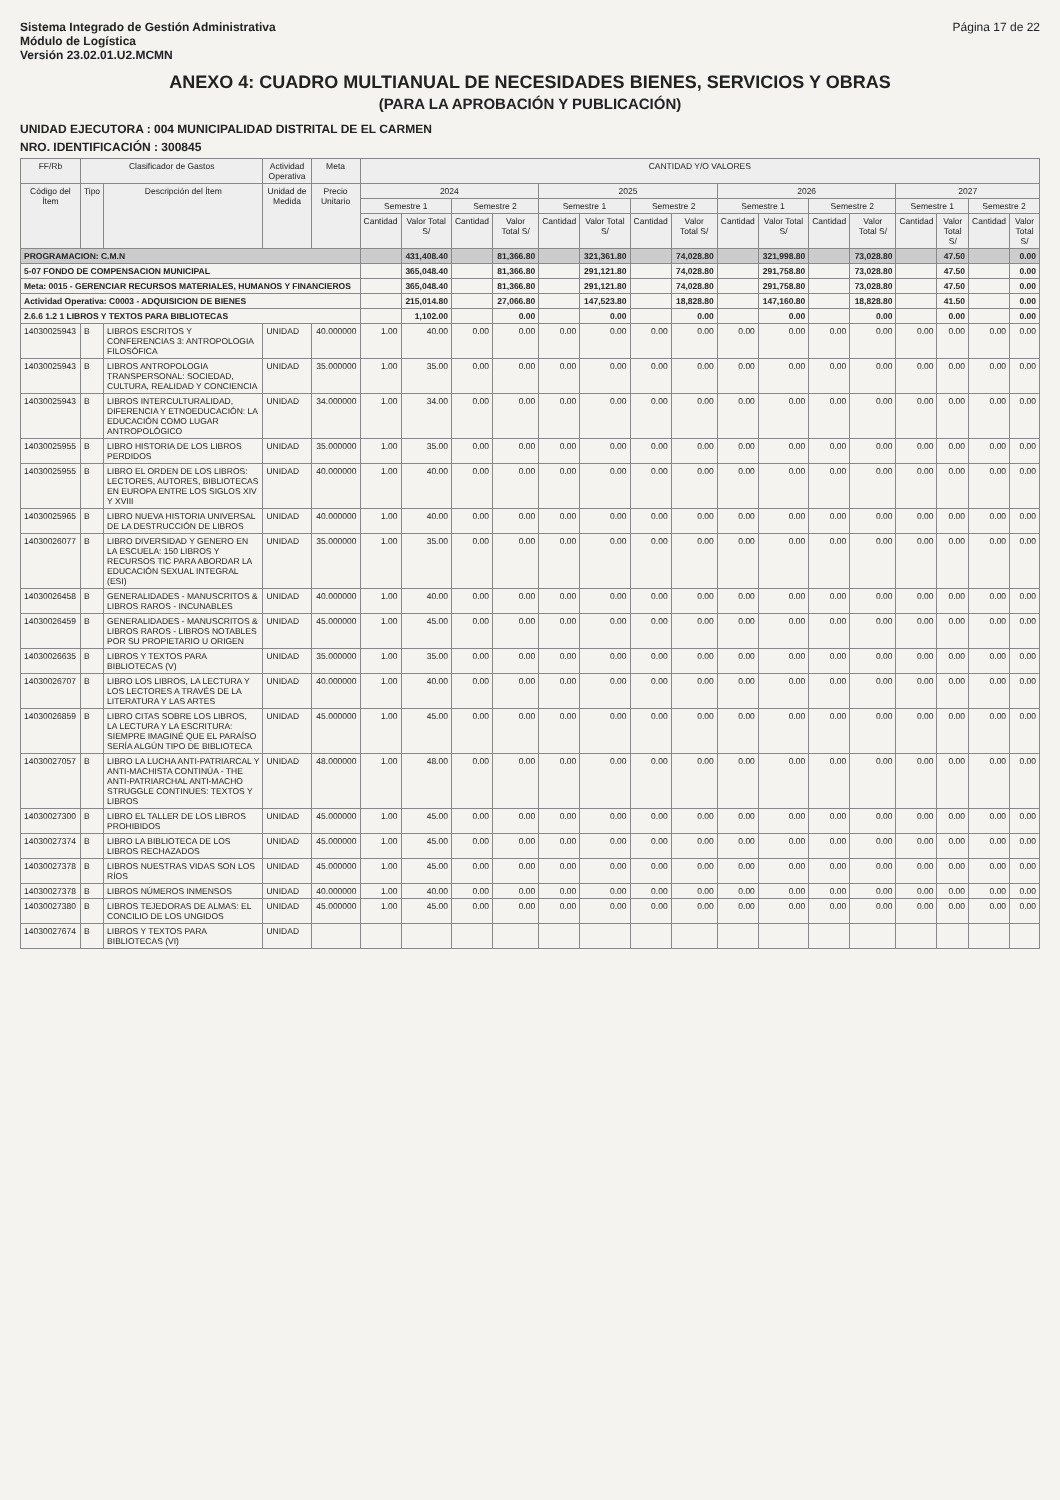Sistema Integrado de Gestión Administrativa
Módulo de Logística
Versión 23.02.01.U2.MCMN
Página 17 de 22
ANEXO 4: CUADRO MULTIANUAL DE NECESIDADES BIENES, SERVICIOS Y OBRAS
(PARA LA APROBACIÓN Y PUBLICACIÓN)
UNIDAD EJECUTORA : 004 MUNICIPALIDAD DISTRITAL DE EL CARMEN
NRO. IDENTIFICACIÓN : 300845
| FF/Rb | Clasificador de Gastos | | Actividad Operativa | Meta | CANTIDAD Y/O VALORES | | | | | | | | | | | | | | | |
| --- | --- | --- | --- | --- | --- | --- | --- | --- | --- | --- | --- | --- | --- | --- | --- | --- | --- | --- | --- | --- |
| Código del Ítem | Tipo | Descripción del Ítem | Unidad de Medida | Precio Unitario | 2024 | | | | 2025 | | | | 2026 | | | | 2027 | | | |
| | | | | | Semestre 1 | | Semestre 2 | | Semestre 1 | | Semestre 2 | | Semestre 1 | | Semestre 2 | | Semestre 1 | | Semestre 2 | |
| | | | | | Cantidad | Valor Total S/ | Cantidad | Valor Total S/ | Cantidad | Valor Total S/ | Cantidad | Valor Total S/ | Cantidad | Valor Total S/ | Cantidad | Valor Total S/ | Cantidad | Valor Total S/ | Cantidad | Valor Total S/ |
| PROGRAMACION: C.M.N | | | | | | 431,408.40 | | 81,366.80 | | 321,361.80 | | 74,028.80 | | 321,998.80 | | 73,028.80 | | 47.50 | | 0.00 |
| 5-07 FONDO DE COMPENSACION MUNICIPAL | | | | | | 365,048.40 | | 81,366.80 | | 291,121.80 | | 74,028.80 | | 291,758.80 | | 73,028.80 | | 47.50 | | 0.00 |
| Meta: 0015 - GERENCIAR RECURSOS MATERIALES, HUMANOS Y FINANCIEROS | | | | | | 365,048.40 | | 81,366.80 | | 291,121.80 | | 74,028.80 | | 291,758.80 | | 73,028.80 | | 47.50 | | 0.00 |
| Actividad Operativa: C0003 - ADQUISICION DE BIENES | | | | | | 215,014.80 | | 27,066.80 | | 147,523.80 | | 18,828.80 | | 147,160.80 | | 18,828.80 | | 41.50 | | 0.00 |
| 2.6.6 1.2 1 LIBROS Y TEXTOS PARA BIBLIOTECAS | | | | | | 1,102.00 | | 0.00 | | 0.00 | | 0.00 | | 0.00 | | 0.00 | | 0.00 | | 0.00 |
| 14030025943 | B | LIBROS ESCRITOS Y CONFERENCIAS 3: ANTROPOLOGIA FILOSÓFICA | UNIDAD | 40.000000 | 1.00 | 40.00 | 0.00 | 0.00 | 0.00 | 0.00 | 0.00 | 0.00 | 0.00 | 0.00 | 0.00 | 0.00 | 0.00 | 0.00 | 0.00 | 0.00 |
| 14030025943 | B | LIBROS ANTROPOLOGIA TRANSPERSONAL: SOCIEDAD, CULTURA, REALIDAD Y CONCIENCIA | UNIDAD | 35.000000 | 1.00 | 35.00 | 0.00 | 0.00 | 0.00 | 0.00 | 0.00 | 0.00 | 0.00 | 0.00 | 0.00 | 0.00 | 0.00 | 0.00 | 0.00 | 0.00 |
| 14030025943 | B | LIBROS INTERCULTURALIDAD, DIFERENCIA Y ETNOEDUCACIÓN: LA EDUCACIÓN COMO LUGAR ANTROPOLÓGICO | UNIDAD | 34.000000 | 1.00 | 34.00 | 0.00 | 0.00 | 0.00 | 0.00 | 0.00 | 0.00 | 0.00 | 0.00 | 0.00 | 0.00 | 0.00 | 0.00 | 0.00 | 0.00 |
| 14030025955 | B | LIBRO HISTORIA DE LOS LIBROS PERDIDOS | UNIDAD | 35.000000 | 1.00 | 35.00 | 0.00 | 0.00 | 0.00 | 0.00 | 0.00 | 0.00 | 0.00 | 0.00 | 0.00 | 0.00 | 0.00 | 0.00 | 0.00 | 0.00 |
| 14030025955 | B | LIBRO EL ORDEN DE LOS LIBROS: LECTORES, AUTORES, BIBLIOTECAS EN EUROPA ENTRE LOS SIGLOS XIV Y XVIII | UNIDAD | 40.000000 | 1.00 | 40.00 | 0.00 | 0.00 | 0.00 | 0.00 | 0.00 | 0.00 | 0.00 | 0.00 | 0.00 | 0.00 | 0.00 | 0.00 | 0.00 | 0.00 |
| 14030025965 | B | LIBRO NUEVA HISTORIA UNIVERSAL DE LA DESTRUCCIÓN DE LIBROS | UNIDAD | 40.000000 | 1.00 | 40.00 | 0.00 | 0.00 | 0.00 | 0.00 | 0.00 | 0.00 | 0.00 | 0.00 | 0.00 | 0.00 | 0.00 | 0.00 | 0.00 | 0.00 |
| 14030026077 | B | LIBRO DIVERSIDAD Y GENERO EN LA ESCUELA: 150 LIBROS Y RECURSOS TIC PARA ABORDAR LA EDUCACIÓN SEXUAL INTEGRAL (ESI) | UNIDAD | 35.000000 | 1.00 | 35.00 | 0.00 | 0.00 | 0.00 | 0.00 | 0.00 | 0.00 | 0.00 | 0.00 | 0.00 | 0.00 | 0.00 | 0.00 | 0.00 | 0.00 |
| 14030026458 | B | GENERALIDADES - MANUSCRITOS & LIBROS RAROS - INCUNABLES | UNIDAD | 40.000000 | 1.00 | 40.00 | 0.00 | 0.00 | 0.00 | 0.00 | 0.00 | 0.00 | 0.00 | 0.00 | 0.00 | 0.00 | 0.00 | 0.00 | 0.00 | 0.00 |
| 14030026459 | B | GENERALIDADES - MANUSCRITOS & LIBROS RAROS - LIBROS NOTABLES POR SU PROPIETARIO U ORIGEN | UNIDAD | 45.000000 | 1.00 | 45.00 | 0.00 | 0.00 | 0.00 | 0.00 | 0.00 | 0.00 | 0.00 | 0.00 | 0.00 | 0.00 | 0.00 | 0.00 | 0.00 | 0.00 |
| 14030026635 | B | LIBROS Y TEXTOS PARA BIBLIOTECAS (V) | UNIDAD | 35.000000 | 1.00 | 35.00 | 0.00 | 0.00 | 0.00 | 0.00 | 0.00 | 0.00 | 0.00 | 0.00 | 0.00 | 0.00 | 0.00 | 0.00 | 0.00 | 0.00 |
| 14030026707 | B | LIBRO LOS LIBROS, LA LECTURA Y LOS LECTORES A TRAVÉS DE LA LITERATURA Y LAS ARTES | UNIDAD | 40.000000 | 1.00 | 40.00 | 0.00 | 0.00 | 0.00 | 0.00 | 0.00 | 0.00 | 0.00 | 0.00 | 0.00 | 0.00 | 0.00 | 0.00 | 0.00 | 0.00 |
| 14030026859 | B | LIBRO CITAS SOBRE LOS LIBROS, LA LECTURA Y LA ESCRITURA: SIEMPRE IMAGINÉ QUE EL PARAÍSO SERÍA ALGÚN TIPO DE BIBLIOTECA | UNIDAD | 45.000000 | 1.00 | 45.00 | 0.00 | 0.00 | 0.00 | 0.00 | 0.00 | 0.00 | 0.00 | 0.00 | 0.00 | 0.00 | 0.00 | 0.00 | 0.00 | 0.00 |
| 14030027057 | B | LIBRO LA LUCHA ANTI-PATRIARCAL Y ANTI-MACHISTA CONTINÚA - THE ANTI-PATRIARCHAL ANTI-MACHO STRUGGLE CONTINUES: TEXTOS Y LIBROS | UNIDAD | 48.000000 | 1.00 | 48.00 | 0.00 | 0.00 | 0.00 | 0.00 | 0.00 | 0.00 | 0.00 | 0.00 | 0.00 | 0.00 | 0.00 | 0.00 | 0.00 | 0.00 |
| 14030027300 | B | LIBRO EL TALLER DE LOS LIBROS PROHIBIDOS | UNIDAD | 45.000000 | 1.00 | 45.00 | 0.00 | 0.00 | 0.00 | 0.00 | 0.00 | 0.00 | 0.00 | 0.00 | 0.00 | 0.00 | 0.00 | 0.00 | 0.00 | 0.00 |
| 14030027374 | B | LIBRO LA BIBLIOTECA DE LOS LIBROS RECHAZADOS | UNIDAD | 45.000000 | 1.00 | 45.00 | 0.00 | 0.00 | 0.00 | 0.00 | 0.00 | 0.00 | 0.00 | 0.00 | 0.00 | 0.00 | 0.00 | 0.00 | 0.00 | 0.00 |
| 14030027378 | B | LIBROS NUESTRAS VIDAS SON LOS RÍOS | UNIDAD | 45.000000 | 1.00 | 45.00 | 0.00 | 0.00 | 0.00 | 0.00 | 0.00 | 0.00 | 0.00 | 0.00 | 0.00 | 0.00 | 0.00 | 0.00 | 0.00 | 0.00 |
| 14030027378 | B | LIBROS NÚMEROS INMENSOS | UNIDAD | 40.000000 | 1.00 | 40.00 | 0.00 | 0.00 | 0.00 | 0.00 | 0.00 | 0.00 | 0.00 | 0.00 | 0.00 | 0.00 | 0.00 | 0.00 | 0.00 | 0.00 |
| 14030027380 | B | LIBROS TEJEDORAS DE ALMAS: EL CONCILIO DE LOS UNGIDOS | UNIDAD | 45.000000 | 1.00 | 45.00 | 0.00 | 0.00 | 0.00 | 0.00 | 0.00 | 0.00 | 0.00 | 0.00 | 0.00 | 0.00 | 0.00 | 0.00 | 0.00 | 0.00 |
| 14030027674 | B | LIBROS Y TEXTOS PARA BIBLIOTECAS (VI) | UNIDAD | | | | | | | | | | | | | | | | | |